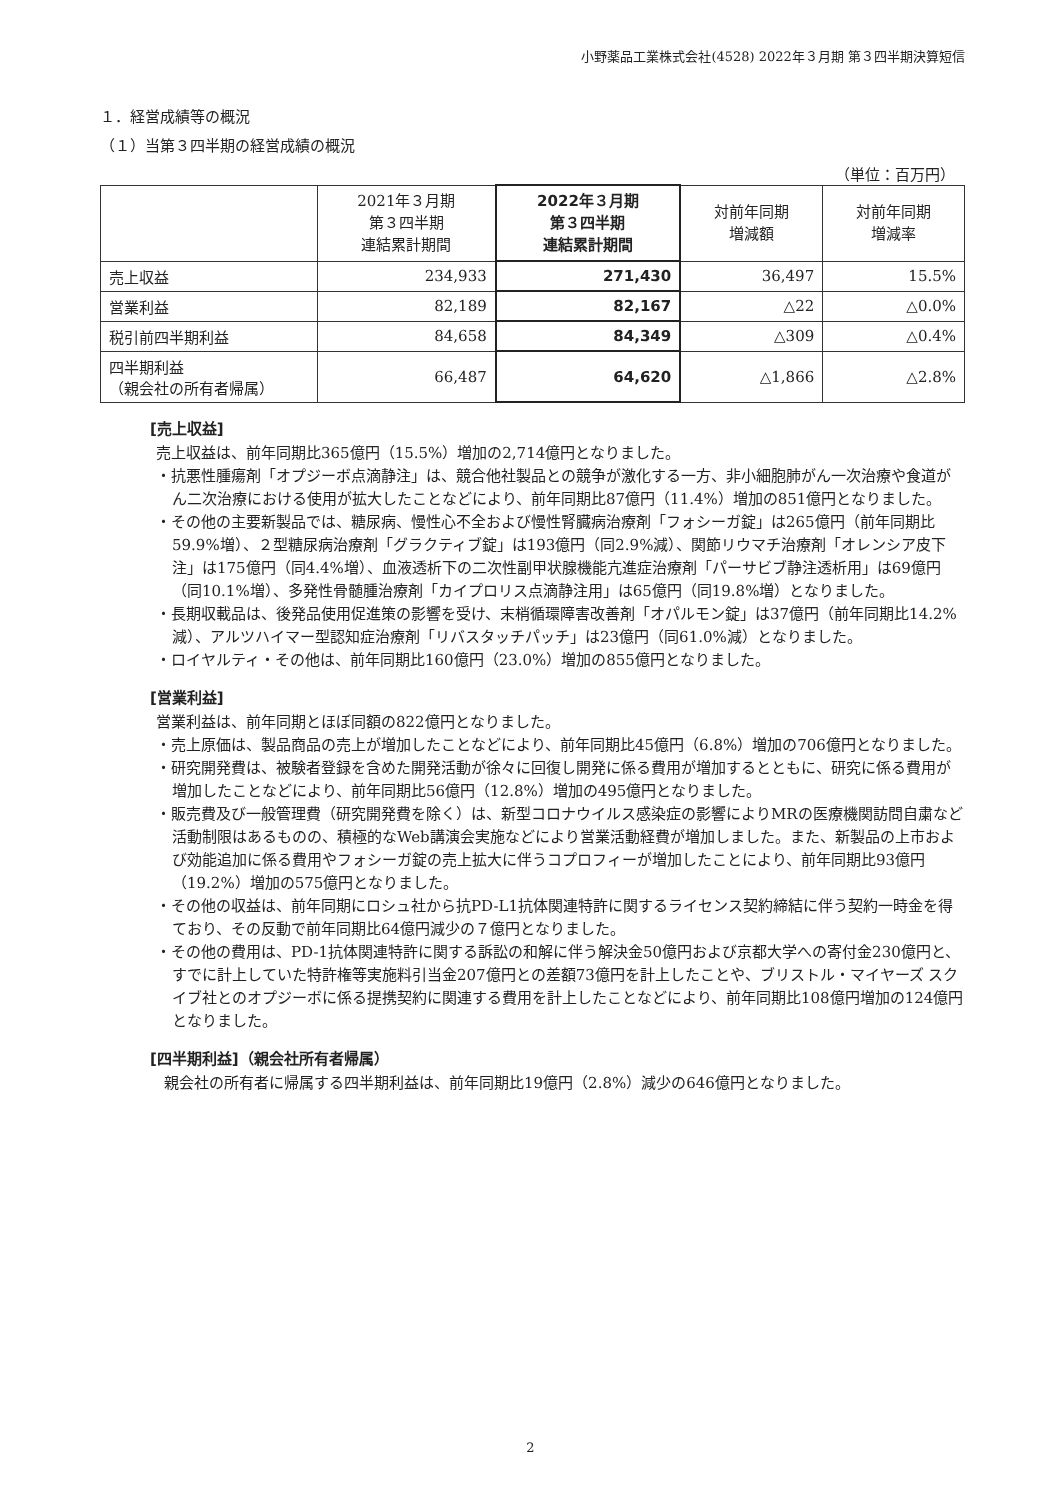小野薬品工業株式会社(4528) 2022年３月期 第３四半期決算短信
１．経営成績等の概況
（１）当第３四半期の経営成績の概況
（単位：百万円）
| | 2021年３月期 第３四半期 連結累計期間 | 2022年３月期 第３四半期 連結累計期間 | 対前年同期 増減額 | 対前年同期 増減率 |
| --- | --- | --- | --- | --- |
| 売上収益 | 234,933 | 271,430 | 36,497 | 15.5% |
| 営業利益 | 82,189 | 82,167 | △22 | △0.0% |
| 税引前四半期利益 | 84,658 | 84,349 | △309 | △0.4% |
| 四半期利益 （親会社の所有者帰属） | 66,487 | 64,620 | △1,866 | △2.8% |
[売上収益]
売上収益は、前年同期比365億円（15.5%）増加の2,714億円となりました。
・抗悪性腫瘍剤「オプジーボ点滴静注」は、競合他社製品との競争が激化する一方、非小細胞肺がん一次治療や食道がん二次治療における使用が拡大したことなどにより、前年同期比87億円（11.4%）増加の851億円となりました。
・その他の主要新製品では、糖尿病、慢性心不全および慢性腎臓病治療剤「フォシーガ錠」は265億円（前年同期比59.9%増）、２型糖尿病治療剤「グラクティブ錠」は193億円（同2.9%減）、関節リウマチ治療剤「オレンシア皮下注」は175億円（同4.4%増）、血液透析下の二次性副甲状腺機能亢進症治療剤「パーサビブ静注透析用」は69億円（同10.1%増）、多発性骨髄腫治療剤「カイプロリス点滴静注用」は65億円（同19.8%増）となりました。
・長期収載品は、後発品使用促進策の影響を受け、末梢循環障害改善剤「オパルモン錠」は37億円（前年同期比14.2%減）、アルツハイマー型認知症治療剤「リバスタッチパッチ」は23億円（同61.0%減）となりました。
・ロイヤルティ・その他は、前年同期比160億円（23.0%）増加の855億円となりました。
[営業利益]
営業利益は、前年同期とほぼ同額の822億円となりました。
・売上原価は、製品商品の売上が増加したことなどにより、前年同期比45億円（6.8%）増加の706億円となりました。
・研究開発費は、被験者登録を含めた開発活動が徐々に回復し開発に係る費用が増加するとともに、研究に係る費用が増加したことなどにより、前年同期比56億円（12.8%）増加の495億円となりました。
・販売費及び一般管理費（研究開発費を除く）は、新型コロナウイルス感染症の影響によりMRの医療機関訪問自粛など活動制限はあるものの、積極的なWeb講演会実施などにより営業活動経費が増加しました。また、新製品の上市および効能追加に係る費用やフォシーガ錠の売上拡大に伴うコプロフィーが増加したことにより、前年同期比93億円（19.2%）増加の575億円となりました。
・その他の収益は、前年同期にロシュ社から抗PD-L1抗体関連特許に関するライセンス契約締結に伴う契約一時金を得ており、その反動で前年同期比64億円減少の７億円となりました。
・その他の費用は、PD-1抗体関連特許に関する訴訟の和解に伴う解決金50億円および京都大学への寄付金230億円と、すでに計上していた特許権等実施料引当金207億円との差額73億円を計上したことや、ブリストル・マイヤーズ スクイブ社とのオプジーボに係る提携契約に関連する費用を計上したことなどにより、前年同期比108億円増加の124億円となりました。
[四半期利益]（親会社所有者帰属）
親会社の所有者に帰属する四半期利益は、前年同期比19億円（2.8%）減少の646億円となりました。
2